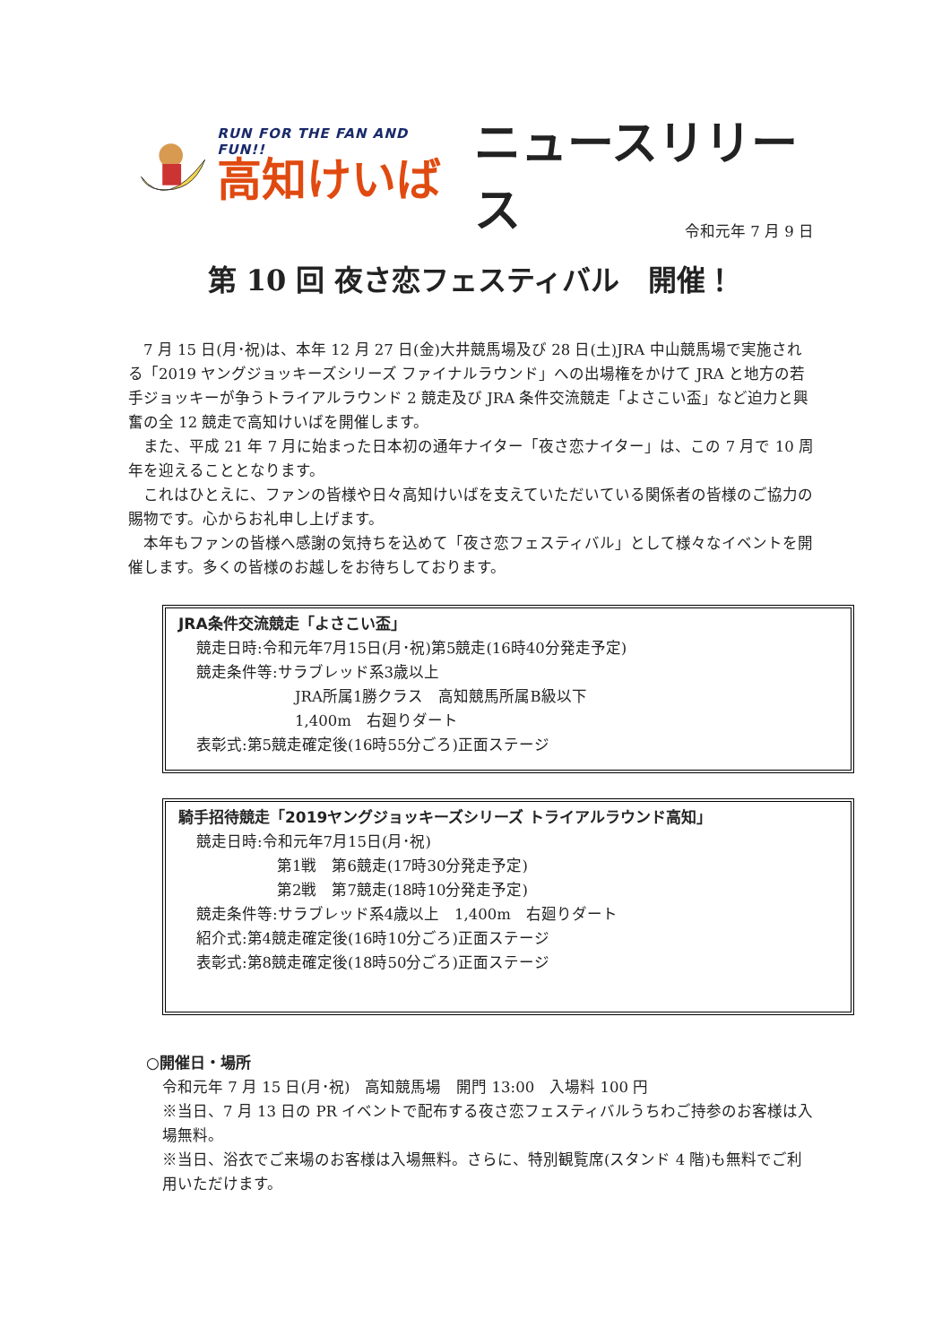RUN FOR THE FAN AND FUN!!
高知けいば
ニュースリリース
令和元年 7 月 9 日
第 10 回 夜さ恋フェスティバル　開催！
　7 月 15 日(月･祝)は、本年 12 月 27 日(金)大井競馬場及び 28 日(土)JRA 中山競馬場で実施される「2019 ヤングジョッキーズシリーズ ファイナルラウンド」への出場権をかけて JRA と地方の若手ジョッキーが争うトライアルラウンド 2 競走及び JRA 条件交流競走「よさこい盃」など迫力と興奮の全 12 競走で高知けいばを開催します。
　また、平成 21 年 7 月に始まった日本初の通年ナイター「夜さ恋ナイター」は、この 7 月で 10 周年を迎えることとなります。
　これはひとえに、ファンの皆様や日々高知けいばを支えていただいている関係者の皆様のご協力の賜物です。心からお礼申し上げます。
　本年もファンの皆様へ感謝の気持ちを込めて「夜さ恋フェスティバル」として様々なイベントを開催します。多くの皆様のお越しをお待ちしております。
JRA条件交流競走「よさこい盃」
競走日時:令和元年7月15日(月･祝)第5競走(16時40分発走予定)
競走条件等:サラブレッド系3歳以上
JRA所属1勝クラス　高知競馬所属B級以下
1,400m　右廻りダート
表彰式:第5競走確定後(16時55分ごろ)正面ステージ
騎手招待競走「2019ヤングジョッキーズシリーズ トライアルラウンド高知」
競走日時:令和元年7月15日(月･祝)
第1戦　第6競走(17時30分発走予定)
第2戦　第7競走(18時10分発走予定)
競走条件等:サラブレッド系4歳以上　1,400m　右廻りダート
紹介式:第4競走確定後(16時10分ごろ)正面ステージ
表彰式:第8競走確定後(18時50分ごろ)正面ステージ
○開催日・場所
令和元年 7 月 15 日(月･祝)　高知競馬場　開門 13:00　入場料 100 円
※当日、7 月 13 日の PR イベントで配布する夜さ恋フェスティバルうちわご持参のお客様は入場無料。
※当日、浴衣でご来場のお客様は入場無料。さらに、特別観覧席(スタンド 4 階)も無料でご利用いただけます。